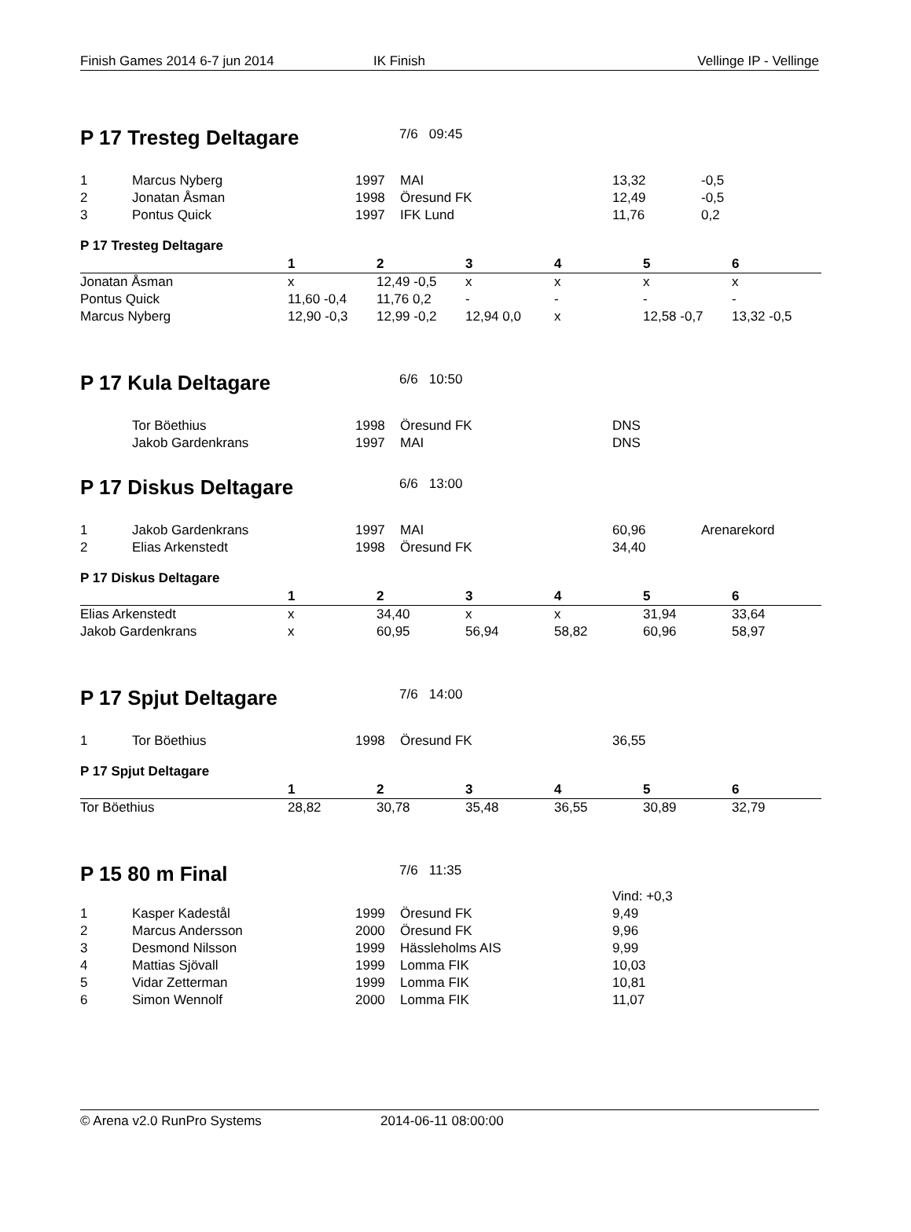Finish Games 2014 6-7 jun 2014 IK Finish Vellinge IP - Vellinge
P 17 Tresteg Deltagare
7/6 09:45
| 1 | Marcus Nyberg | 1997 | MAI | 13,32 | -0,5 |
| 2 | Jonatan Åsman | 1998 | Öresund FK | 12,49 | -0,5 |
| 3 | Pontus Quick | 1997 | IFK Lund | 11,76 | 0,2 |
P 17 Tresteg Deltagare
| | 1 | 2 | 3 | 4 | 5 | 6 |
| --- | --- | --- | --- | --- | --- | --- |
| Jonatan Åsman | x | 12,49 -0,5 | x | x | x | x |
| Pontus Quick | 11,60 -0,4 | 11,76 0,2 | - | - | - | - |
| Marcus Nyberg | 12,90 -0,3 | 12,99 -0,2 | 12,94 0,0 | x | 12,58 -0,7 | 13,32 -0,5 |
P 17 Kula Deltagare
6/6 10:50
| | Tor Böethius | 1998 | Öresund FK | DNS |
| | Jakob Gardenkrans | 1997 | MAI | DNS |
P 17 Diskus Deltagare
6/6 13:00
| 1 | Jakob Gardenkrans | 1997 | MAI | 60,96 | Arenarekord |
| 2 | Elias Arkenstedt | 1998 | Öresund FK | 34,40 | |
P 17 Diskus Deltagare
| | 1 | 2 | 3 | 4 | 5 | 6 |
| --- | --- | --- | --- | --- | --- | --- |
| Elias Arkenstedt | x | 34,40 | x | x | 31,94 | 33,64 |
| Jakob Gardenkrans | x | 60,95 | 56,94 | 58,82 | 60,96 | 58,97 |
P 17 Spjut Deltagare
7/6 14:00
| 1 | Tor Böethius | 1998 | Öresund FK | 36,55 |
P 17 Spjut Deltagare
| | 1 | 2 | 3 | 4 | 5 | 6 |
| --- | --- | --- | --- | --- | --- | --- |
| Tor Böethius | 28,82 | 30,78 | 35,48 | 36,55 | 30,89 | 32,79 |
P 15 80 m Final
7/6 11:35
| | | | | Vind: +0,3 |
| 1 | Kasper Kadestål | 1999 | Öresund FK | 9,49 |
| 2 | Marcus Andersson | 2000 | Öresund FK | 9,96 |
| 3 | Desmond Nilsson | 1999 | Hässleholms AIS | 9,99 |
| 4 | Mattias Sjövall | 1999 | Lomma FIK | 10,03 |
| 5 | Vidar Zetterman | 1999 | Lomma FIK | 10,81 |
| 6 | Simon Wennolf | 2000 | Lomma FIK | 11,07 |
© Arena v2.0 RunPro Systems 2014-06-11 08:00:00